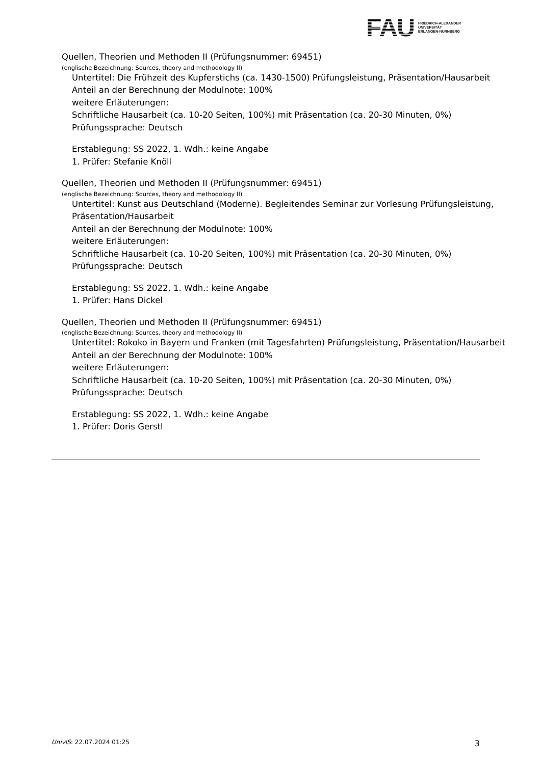FAU FRIEDRICH-ALEXANDER
UNIVERSITÄT
ERLANGEN-NÜRNBERG
Quellen, Theorien und Methoden II (Prüfungsnummer: 69451)
(englische Bezeichnung: Sources, theory and methodology II)
Untertitel: Die Frühzeit des Kupferstichs (ca. 1430-1500) Prüfungsleistung, Präsentation/Hausarbeit
Anteil an der Berechnung der Modulnote: 100%
weitere Erläuterungen:
Schriftliche Hausarbeit (ca. 10-20 Seiten, 100%) mit Präsentation (ca. 20-30 Minuten, 0%)
Prüfungssprache: Deutsch
Erstablegung: SS 2022, 1. Wdh.: keine Angabe
1. Prüfer: Stefanie Knöll
Quellen, Theorien und Methoden II (Prüfungsnummer: 69451)
(englische Bezeichnung: Sources, theory and methodology II)
Untertitel: Kunst aus Deutschland (Moderne). Begleitendes Seminar zur Vorlesung Prüfungsleistung, Präsentation/Hausarbeit
Anteil an der Berechnung der Modulnote: 100%
weitere Erläuterungen:
Schriftliche Hausarbeit (ca. 10-20 Seiten, 100%) mit Präsentation (ca. 20-30 Minuten, 0%)
Prüfungssprache: Deutsch
Erstablegung: SS 2022, 1. Wdh.: keine Angabe
1. Prüfer: Hans Dickel
Quellen, Theorien und Methoden II (Prüfungsnummer: 69451)
(englische Bezeichnung: Sources, theory and methodology II)
Untertitel: Rokoko in Bayern und Franken (mit Tagesfahrten) Prüfungsleistung, Präsentation/Hausarbeit
Anteil an der Berechnung der Modulnote: 100%
weitere Erläuterungen:
Schriftliche Hausarbeit (ca. 10-20 Seiten, 100%) mit Präsentation (ca. 20-30 Minuten, 0%)
Prüfungssprache: Deutsch
Erstablegung: SS 2022, 1. Wdh.: keine Angabe
1. Prüfer: Doris Gerstl
UnivIS: 22.07.2024 01:25 3